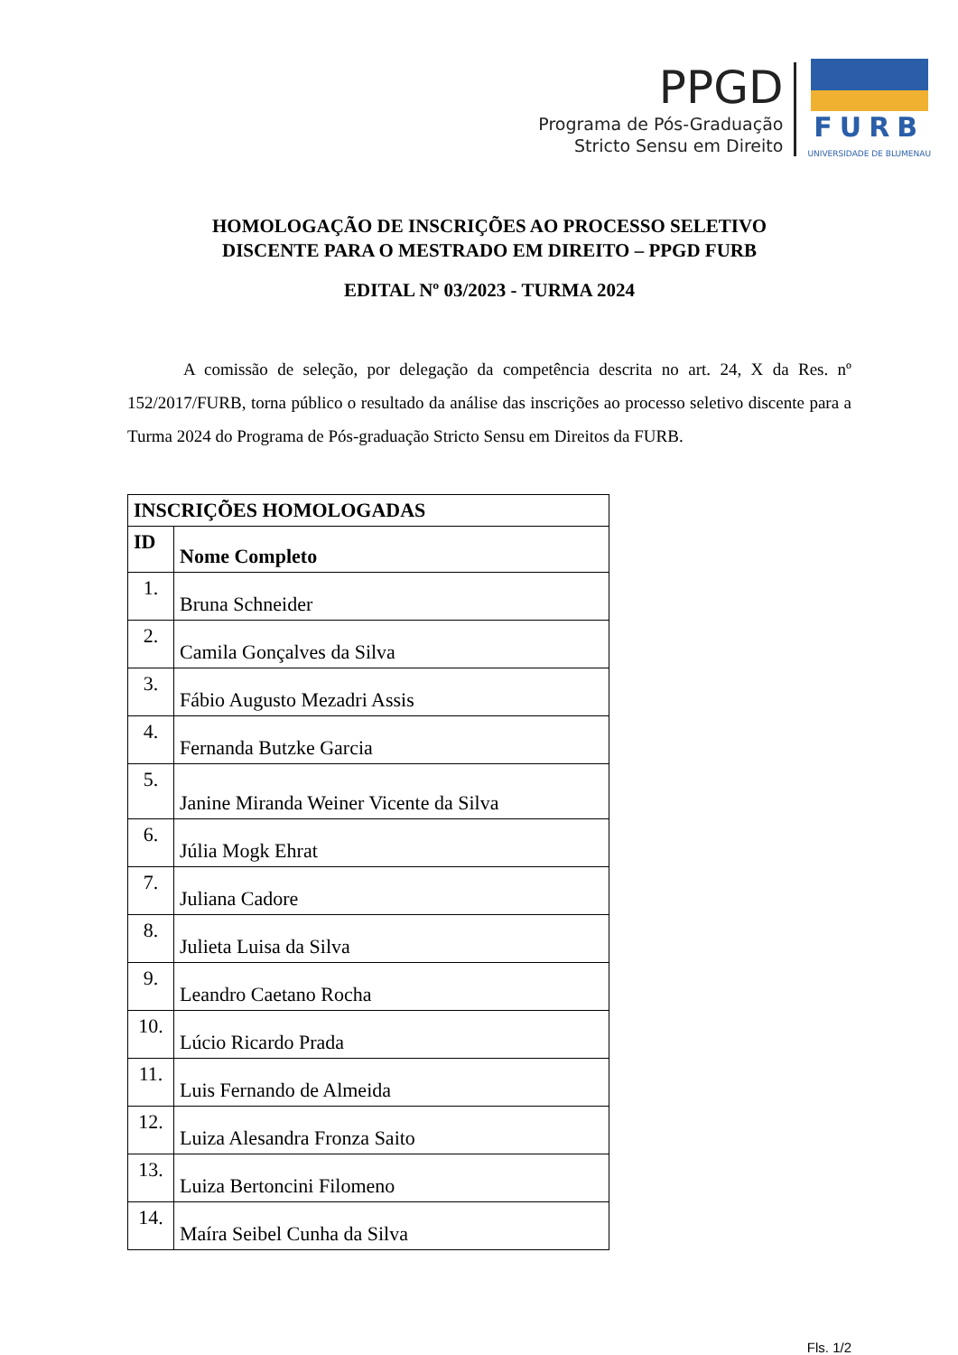PPGD
Programa de Pós-Graduação
Stricto Sensu em Direito
FURB
UNIVERSIDADE DE BLUMENAU
HOMOLOGAÇÃO DE INSCRIÇÕES AO PROCESSO SELETIVO
DISCENTE PARA O MESTRADO EM DIREITO – PPGD FURB
EDITAL Nº 03/2023 - TURMA 2024
A comissão de seleção, por delegação da competência descrita no art. 24, X da Res. nº 152/2017/FURB, torna público o resultado da análise das inscrições ao processo seletivo discente para a Turma 2024 do Programa de Pós-graduação Stricto Sensu em Direitos da FURB.
| INSCRIÇÕES HOMOLOGADAS | |
| --- | --- |
| ID | Nome Completo |
| 1. | Bruna Schneider |
| 2. | Camila Gonçalves da Silva |
| 3. | Fábio Augusto Mezadri Assis |
| 4. | Fernanda Butzke Garcia |
| 5. | Janine Miranda Weiner Vicente da Silva |
| 6. | Júlia Mogk Ehrat |
| 7. | Juliana Cadore |
| 8. | Julieta Luisa da Silva |
| 9. | Leandro Caetano Rocha |
| 10. | Lúcio Ricardo Prada |
| 11. | Luis Fernando de Almeida |
| 12. | Luiza Alesandra Fronza Saito |
| 13. | Luiza Bertoncini Filomeno |
| 14. | Maíra Seibel Cunha da Silva |
Fls. 1/2